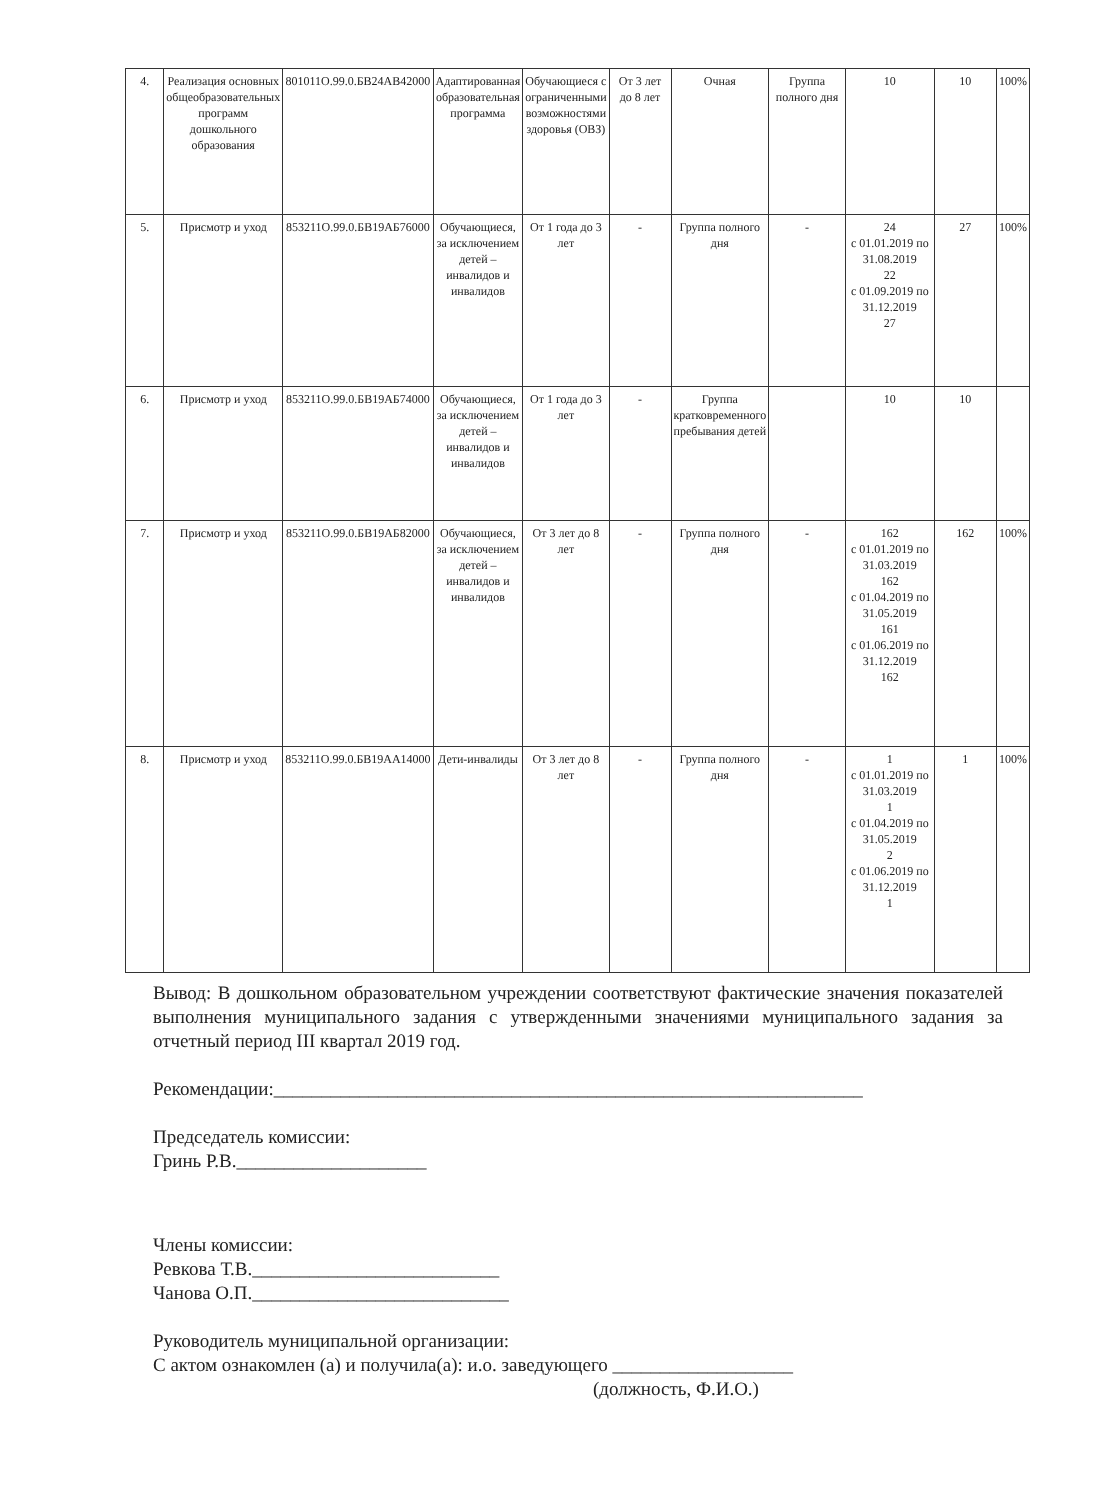| 4. | Реализация основных общеобразовательных программ дошкольного образования | 801011О.99.0.БВ24АВ42000 | Адаптированная образовательная программа | Обучающиеся с ограниченными возможностями здоровья (ОВЗ) | От 3 лет до 8 лет | Очная | Группа полного дня | 10 | 10 | 100% |
| 5. | Присмотр и уход | 853211О.99.0.БВ19АБ76000 | Обучающиеся, за исключением детей – инвалидов и инвалидов | От 1 года до 3 лет | - | Группа полного дня | - | 24 с 01.01.2019 по 31.08.2019 22 с 01.09.2019 по 31.12.2019 27 | 27 | 100% |
| 6. | Присмотр и уход | 853211О.99.0.БВ19АБ74000 | Обучающиеся, за исключением детей – инвалидов и инвалидов | От 1 года до 3 лет | - | Группа кратковременного пребывания детей | | 10 | 10 | |
| 7. | Присмотр и уход | 853211О.99.0.БВ19АБ82000 | Обучающиеся, за исключением детей – инвалидов и инвалидов | От 3 лет до 8 лет | - | Группа полного дня | - | 162 с 01.01.2019 по 31.03.2019 162 с 01.04.2019 по 31.05.2019 161 с 01.06.2019 по 31.12.2019 162 | 162 | 100% |
| 8. | Присмотр и уход | 853211О.99.0.БВ19АА14000 | Дети-инвалиды | От 3 лет до 8 лет | - | Группа полного дня | - | 1 с 01.01.2019 по 31.03.2019 1 с 01.04.2019 по 31.05.2019 2 с 01.06.2019 по 31.12.2019 1 | 1 | 100% |
Вывод: В дошкольном образовательном учреждении соответствуют фактические значения показателей выполнения муниципального задания с утвержденными значениями муниципального задания за отчетный период III квартал 2019 год.
Рекомендации:______________________________________________________________
Председатель комиссии:
Гринь Р.В.____________________
Члены комиссии:
Ревкова Т.В.__________________________
Чанова О.П.___________________________
Руководитель муниципальной организации:
С актом ознакомлен (а) и получила(а): и.о. заведующего ___________________
(должность, Ф.И.О.)